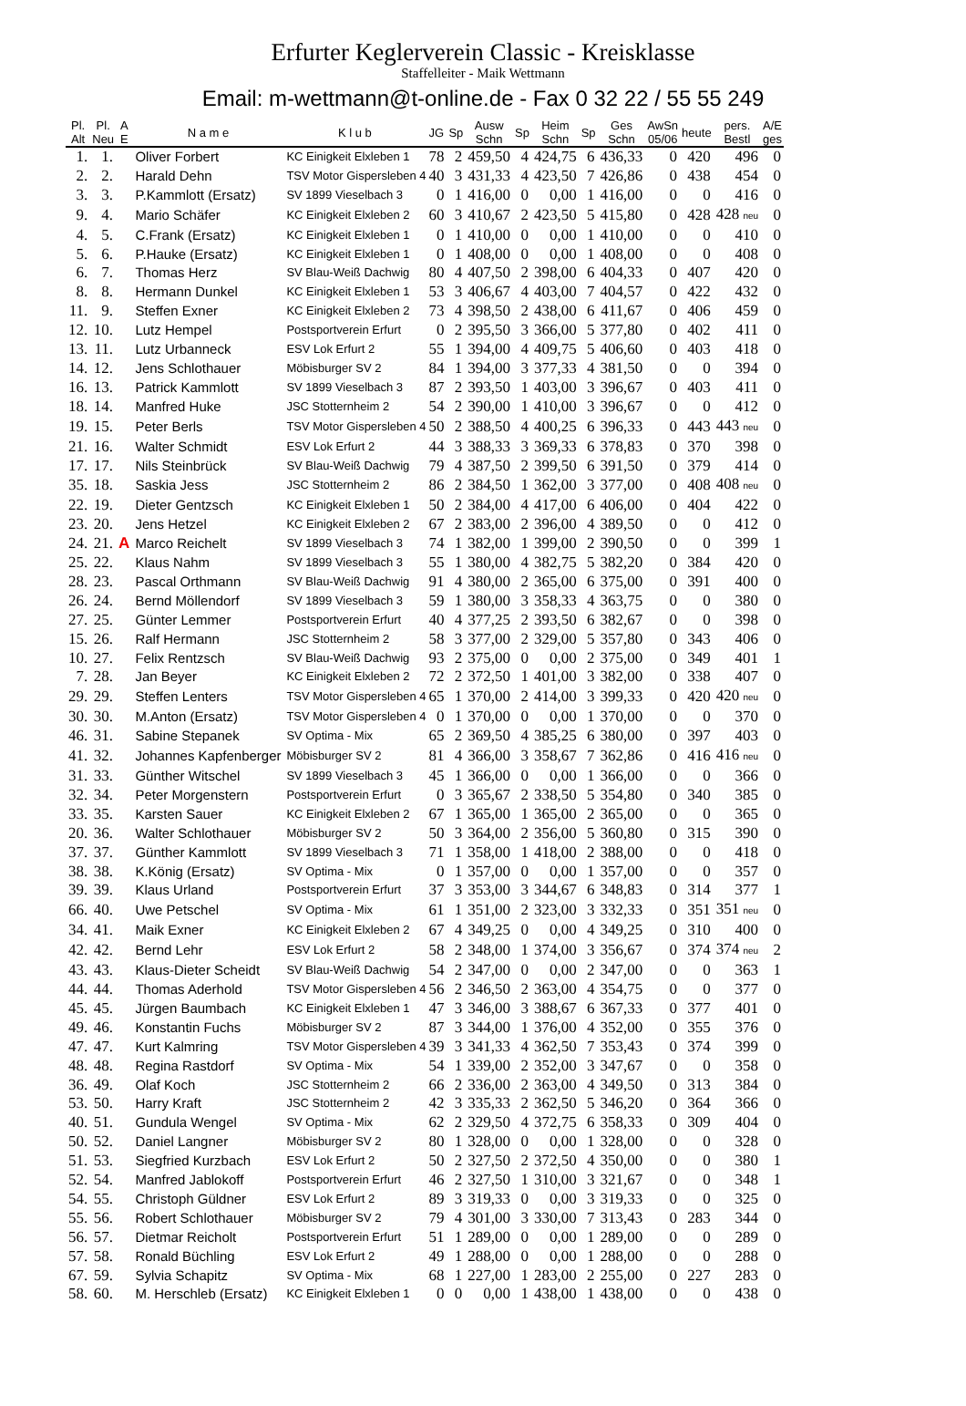Erfurter Keglerverein Classic - Kreisklasse
Staffelleiter - Maik Wettmann
Email: m-wettmann@t-online.de - Fax 0 32 22 / 55 55 249
| Pl. Alt | Pl. Neu | A E | N a m e | K l u b | JG | Sp | Ausw Schn | Sp | Heim Schn | Sp | Ges Schn | AwSn 05/06 | heute | pers. Bestl | A/E ges |
| --- | --- | --- | --- | --- | --- | --- | --- | --- | --- | --- | --- | --- | --- | --- | --- |
| 1. | 1. | | Oliver Forbert | KC Einigkeit Elxleben 1 | 78 | 2 | 459,50 | 4 | 424,75 | 6 | 436,33 | 0 | 420 | 496 | 0 |
| 2. | 2. | | Harald Dehn | TSV Motor Gispersleben 4 | 40 | 3 | 431,33 | 4 | 423,50 | 7 | 426,86 | 0 | 438 | 454 | 0 |
| 3. | 3. | | P.Kammlott (Ersatz) | SV 1899 Vieselbach 3 | 0 | 1 | 416,00 | 0 | 0,00 | 1 | 416,00 | 0 | 0 | 416 | 0 |
| 9. | 4. | | Mario Schäfer | KC Einigkeit Elxleben 2 | 60 | 3 | 410,67 | 2 | 423,50 | 5 | 415,80 | 0 | 428 | 428 neu | 0 |
| 4. | 5. | | C.Frank (Ersatz) | KC Einigkeit Elxleben 1 | 0 | 1 | 410,00 | 0 | 0,00 | 1 | 410,00 | 0 | 0 | 410 | 0 |
| 5. | 6. | | P.Hauke (Ersatz) | KC Einigkeit Elxleben 1 | 0 | 1 | 408,00 | 0 | 0,00 | 1 | 408,00 | 0 | 0 | 408 | 0 |
| 6. | 7. | | Thomas Herz | SV Blau-Weiß Dachwig | 80 | 4 | 407,50 | 2 | 398,00 | 6 | 404,33 | 0 | 407 | 420 | 0 |
| 8. | 8. | | Hermann Dunkel | KC Einigkeit Elxleben 1 | 53 | 3 | 406,67 | 4 | 403,00 | 7 | 404,57 | 0 | 422 | 432 | 0 |
| 11. | 9. | | Steffen Exner | KC Einigkeit Elxleben 2 | 73 | 4 | 398,50 | 2 | 438,00 | 6 | 411,67 | 0 | 406 | 459 | 0 |
| 12. | 10. | | Lutz Hempel | Postsportverein Erfurt | 0 | 2 | 395,50 | 3 | 366,00 | 5 | 377,80 | 0 | 402 | 411 | 0 |
| 13. | 11. | | Lutz Urbanneck | ESV Lok Erfurt 2 | 55 | 1 | 394,00 | 4 | 409,75 | 5 | 406,60 | 0 | 403 | 418 | 0 |
| 14. | 12. | | Jens Schlothauer | Möbisburger SV 2 | 84 | 1 | 394,00 | 3 | 377,33 | 4 | 381,50 | 0 | 0 | 394 | 0 |
| 16. | 13. | | Patrick Kammlott | SV 1899 Vieselbach 3 | 87 | 2 | 393,50 | 1 | 403,00 | 3 | 396,67 | 0 | 403 | 411 | 0 |
| 18. | 14. | | Manfred Huke | JSC Stotternheim 2 | 54 | 2 | 390,00 | 1 | 410,00 | 3 | 396,67 | 0 | 0 | 412 | 0 |
| 19. | 15. | | Peter Berls | TSV Motor Gispersleben 4 | 50 | 2 | 388,50 | 4 | 400,25 | 6 | 396,33 | 0 | 443 | 443 neu | 0 |
| 21. | 16. | | Walter Schmidt | ESV Lok Erfurt 2 | 44 | 3 | 388,33 | 3 | 369,33 | 6 | 378,83 | 0 | 370 | 398 | 0 |
| 17. | 17. | | Nils Steinbrück | SV Blau-Weiß Dachwig | 79 | 4 | 387,50 | 2 | 399,50 | 6 | 391,50 | 0 | 379 | 414 | 0 |
| 35. | 18. | | Saskia Jess | JSC Stotternheim 2 | 86 | 2 | 384,50 | 1 | 362,00 | 3 | 377,00 | 0 | 408 | 408 neu | 0 |
| 22. | 19. | | Dieter Gentzsch | KC Einigkeit Elxleben 1 | 50 | 2 | 384,00 | 4 | 417,00 | 6 | 406,00 | 0 | 404 | 422 | 0 |
| 23. | 20. | | Jens Hetzel | KC Einigkeit Elxleben 2 | 67 | 2 | 383,00 | 2 | 396,00 | 4 | 389,50 | 0 | 0 | 412 | 0 |
| 24. | 21. | A | Marco Reichelt | SV 1899 Vieselbach 3 | 74 | 1 | 382,00 | 1 | 399,00 | 2 | 390,50 | 0 | 0 | 399 | 1 |
| 25. | 22. | | Klaus Nahm | SV 1899 Vieselbach 3 | 55 | 1 | 380,00 | 4 | 382,75 | 5 | 382,20 | 0 | 384 | 420 | 0 |
| 28. | 23. | | Pascal Orthmann | SV Blau-Weiß Dachwig | 91 | 4 | 380,00 | 2 | 365,00 | 6 | 375,00 | 0 | 391 | 400 | 0 |
| 26. | 24. | | Bernd Möllendorf | SV 1899 Vieselbach 3 | 59 | 1 | 380,00 | 3 | 358,33 | 4 | 363,75 | 0 | 0 | 380 | 0 |
| 27. | 25. | | Günter Lemmer | Postsportverein Erfurt | 40 | 4 | 377,25 | 2 | 393,50 | 6 | 382,67 | 0 | 0 | 398 | 0 |
| 15. | 26. | | Ralf Hermann | JSC Stotternheim 2 | 58 | 3 | 377,00 | 2 | 329,00 | 5 | 357,80 | 0 | 343 | 406 | 0 |
| 10. | 27. | | Felix Rentzsch | SV Blau-Weiß Dachwig | 93 | 2 | 375,00 | 0 | 0,00 | 2 | 375,00 | 0 | 349 | 401 | 1 |
| 7. | 28. | | Jan Beyer | KC Einigkeit Elxleben 2 | 72 | 2 | 372,50 | 1 | 401,00 | 3 | 382,00 | 0 | 338 | 407 | 0 |
| 29. | 29. | | Steffen Lenters | TSV Motor Gispersleben 4 | 65 | 1 | 370,00 | 2 | 414,00 | 3 | 399,33 | 0 | 420 | 420 neu | 0 |
| 30. | 30. | | M.Anton (Ersatz) | TSV Motor Gispersleben 4 | 0 | 1 | 370,00 | 0 | 0,00 | 1 | 370,00 | 0 | 0 | 370 | 0 |
| 46. | 31. | | Sabine Stepanek | SV Optima - Mix | 65 | 2 | 369,50 | 4 | 385,25 | 6 | 380,00 | 0 | 397 | 403 | 0 |
| 41. | 32. | | Johannes Kapfenberger | Möbisburger SV 2 | 81 | 4 | 366,00 | 3 | 358,67 | 7 | 362,86 | 0 | 416 | 416 neu | 0 |
| 31. | 33. | | Günther Witschel | SV 1899 Vieselbach 3 | 45 | 1 | 366,00 | 0 | 0,00 | 1 | 366,00 | 0 | 0 | 366 | 0 |
| 32. | 34. | | Peter Morgenstern | Postsportverein Erfurt | 0 | 3 | 365,67 | 2 | 338,50 | 5 | 354,80 | 0 | 340 | 385 | 0 |
| 33. | 35. | | Karsten Sauer | KC Einigkeit Elxleben 2 | 67 | 1 | 365,00 | 1 | 365,00 | 2 | 365,00 | 0 | 0 | 365 | 0 |
| 20. | 36. | | Walter Schlothauer | Möbisburger SV 2 | 50 | 3 | 364,00 | 2 | 356,00 | 5 | 360,80 | 0 | 315 | 390 | 0 |
| 37. | 37. | | Günther Kammlott | SV 1899 Vieselbach 3 | 71 | 1 | 358,00 | 1 | 418,00 | 2 | 388,00 | 0 | 0 | 418 | 0 |
| 38. | 38. | | K.König (Ersatz) | SV Optima - Mix | 0 | 1 | 357,00 | 0 | 0,00 | 1 | 357,00 | 0 | 0 | 357 | 0 |
| 39. | 39. | | Klaus Urland | Postsportverein Erfurt | 37 | 3 | 353,00 | 3 | 344,67 | 6 | 348,83 | 0 | 314 | 377 | 1 |
| 66. | 40. | | Uwe Petschel | SV Optima - Mix | 61 | 1 | 351,00 | 2 | 323,00 | 3 | 332,33 | 0 | 351 | 351 neu | 0 |
| 34. | 41. | | Maik Exner | KC Einigkeit Elxleben 2 | 67 | 4 | 349,25 | 0 | 0,00 | 4 | 349,25 | 0 | 310 | 400 | 0 |
| 42. | 42. | | Bernd Lehr | ESV Lok Erfurt 2 | 58 | 2 | 348,00 | 1 | 374,00 | 3 | 356,67 | 0 | 374 | 374 neu | 2 |
| 43. | 43. | | Klaus-Dieter Scheidt | SV Blau-Weiß Dachwig | 54 | 2 | 347,00 | 0 | 0,00 | 2 | 347,00 | 0 | 0 | 363 | 1 |
| 44. | 44. | | Thomas Aderhold | TSV Motor Gispersleben 4 | 56 | 2 | 346,50 | 2 | 363,00 | 4 | 354,75 | 0 | 0 | 377 | 0 |
| 45. | 45. | | Jürgen Baumbach | KC Einigkeit Elxleben 1 | 47 | 3 | 346,00 | 3 | 388,67 | 6 | 367,33 | 0 | 377 | 401 | 0 |
| 49. | 46. | | Konstantin Fuchs | Möbisburger SV 2 | 87 | 3 | 344,00 | 1 | 376,00 | 4 | 352,00 | 0 | 355 | 376 | 0 |
| 47. | 47. | | Kurt Kalmring | TSV Motor Gispersleben 4 | 39 | 3 | 341,33 | 4 | 362,50 | 7 | 353,43 | 0 | 374 | 399 | 0 |
| 48. | 48. | | Regina Rastdorf | SV Optima - Mix | 54 | 1 | 339,00 | 2 | 352,00 | 3 | 347,67 | 0 | 0 | 358 | 0 |
| 36. | 49. | | Olaf Koch | JSC Stotternheim 2 | 66 | 2 | 336,00 | 2 | 363,00 | 4 | 349,50 | 0 | 313 | 384 | 0 |
| 53. | 50. | | Harry Kraft | JSC Stotternheim 2 | 42 | 3 | 335,33 | 2 | 362,50 | 5 | 346,20 | 0 | 364 | 366 | 0 |
| 40. | 51. | | Gundula Wengel | SV Optima - Mix | 62 | 2 | 329,50 | 4 | 372,75 | 6 | 358,33 | 0 | 309 | 404 | 0 |
| 50. | 52. | | Daniel Langner | Möbisburger SV 2 | 80 | 1 | 328,00 | 0 | 0,00 | 1 | 328,00 | 0 | 0 | 328 | 0 |
| 51. | 53. | | Siegfried Kurzbach | ESV Lok Erfurt 2 | 50 | 2 | 327,50 | 2 | 372,50 | 4 | 350,00 | 0 | 0 | 380 | 1 |
| 52. | 54. | | Manfred Jablokoff | Postsportverein Erfurt | 46 | 2 | 327,50 | 1 | 310,00 | 3 | 321,67 | 0 | 0 | 348 | 1 |
| 54. | 55. | | Christoph Güldner | ESV Lok Erfurt 2 | 89 | 3 | 319,33 | 0 | 0,00 | 3 | 319,33 | 0 | 0 | 325 | 0 |
| 55. | 56. | | Robert Schlothauer | Möbisburger SV 2 | 79 | 4 | 301,00 | 3 | 330,00 | 7 | 313,43 | 0 | 283 | 344 | 0 |
| 56. | 57. | | Dietmar Reicholt | Postsportverein Erfurt | 51 | 1 | 289,00 | 0 | 0,00 | 1 | 289,00 | 0 | 0 | 289 | 0 |
| 57. | 58. | | Ronald Büchling | ESV Lok Erfurt 2 | 49 | 1 | 288,00 | 0 | 0,00 | 1 | 288,00 | 0 | 0 | 288 | 0 |
| 67. | 59. | | Sylvia Schapitz | SV Optima - Mix | 68 | 1 | 227,00 | 1 | 283,00 | 2 | 255,00 | 0 | 227 | 283 | 0 |
| 58. | 60. | | M. Herschleb (Ersatz) | KC Einigkeit Elxleben 1 | 0 | 0 | 0,00 | 1 | 438,00 | 1 | 438,00 | 0 | 0 | 438 | 0 |